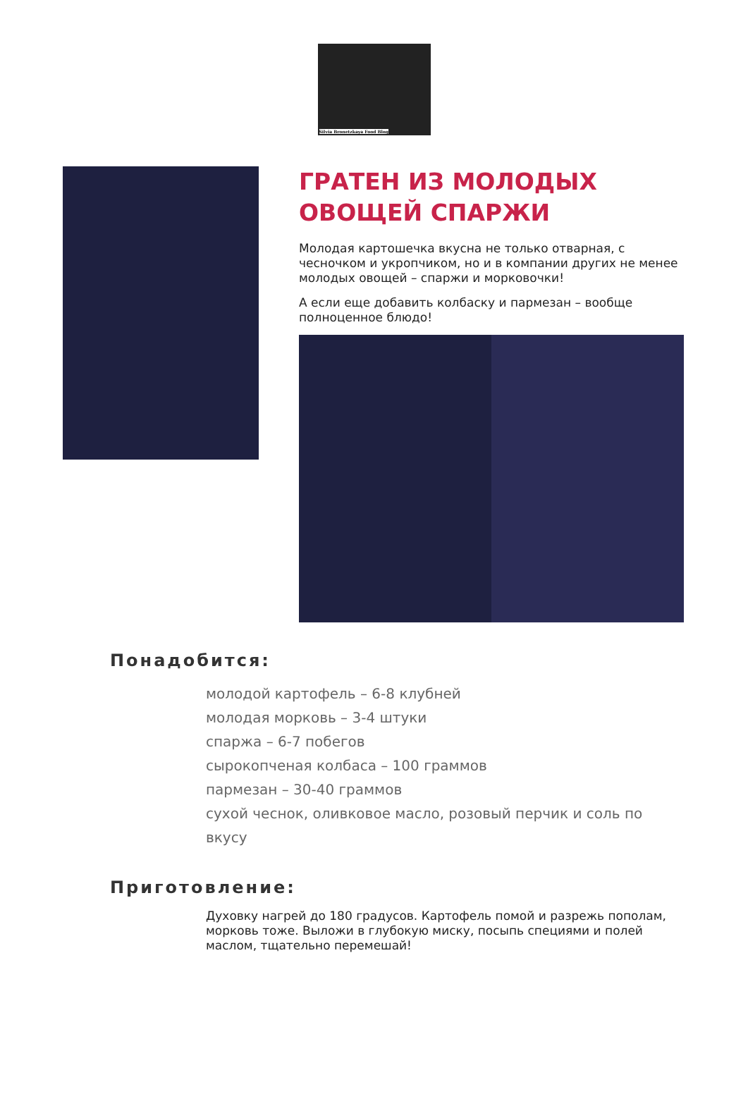Silvia Bronetzkaya Food Blog
ГРАТЕН ИЗ МОЛОДЫХ ОВОЩЕЙ СПАРЖИ
Молодая картошечка вкусна не только отварная, с чесночком и укропчиком, но и в компании других не менее молодых овощей – спаржи и морковочки!
А если еще добавить колбаску и пармезан – вообще полноценное блюдо!
Понадобится:
молодой картофель – 6-8 клубней
молодая морковь – 3-4 штуки
спаржа – 6-7 побегов
сырокопченая колбаса – 100 граммов
пармезан – 30-40 граммов
сухой чеснок, оливковое масло, розовый перчик и соль по вкусу
Приготовление:
Духовку нагрей до 180 градусов. Картофель помой и разрежь пополам, морковь тоже. Выложи в глубокую миску, посыпь специями и полей маслом, тщательно перемешай!